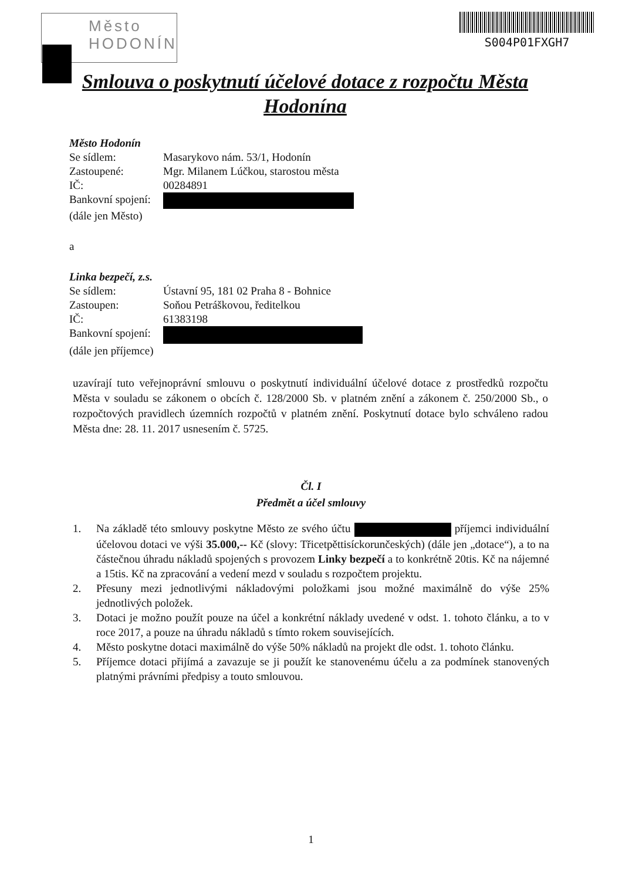Město
HODONÍN
S004P01FXGH7
Smlouva o poskytnutí účelové dotace z rozpočtu Města Hodonína
Město Hodonín
Se sídlem: Masarykovo nám. 53/1, Hodonín
Zastoupené: Mgr. Milanem Lúčkou, starostou města
IČ: 00284891
Bankovní spojení:
(dále jen Město)
a
Linka bezpečí, z.s.
Se sídlem: Ústavní 95, 181 02 Praha 8 - Bohnice
Zastoupen: Soňou Petráškovou, ředitelkou
IČ: 61383198
Bankovní spojení:
(dále jen příjemce)
uzavírají tuto veřejnoprávní smlouvu o poskytnutí individuální účelové dotace z prostředků rozpočtu Města v souladu se zákonem o obcích č. 128/2000 Sb. v platném znění a zákonem č. 250/2000 Sb., o rozpočtových pravidlech územních rozpočtů v platném znění. Poskytnutí dotace bylo schváleno radou Města dne: 28. 11. 2017 usnesením č. 5725.
Čl. I
Předmět a účel smlouvy
1. Na základě této smlouvy poskytne Město ze svého účtu příjemci individuální účelovou dotaci ve výši 35.000,-- Kč (slovy: Třicetpěttisíckorunčeských) (dále jen „dotace“), a to na částečnou úhradu nákladů spojených s provozem Linky bezpečí a to konkrétně 20tis. Kč na nájemné a 15tis. Kč na zpracování a vedení mezd v souladu s rozpočtem projektu.
2. Přesuny mezi jednotlivými nákladovými položkami jsou možné maximálně do výše 25% jednotlivých položek.
3. Dotaci je možno použít pouze na účel a konkrétní náklady uvedené v odst. 1. tohoto článku, a to v roce 2017, a pouze na úhradu nákladů s tímto rokem souvisejících.
4. Město poskytne dotaci maximálně do výše 50% nákladů na projekt dle odst. 1. tohoto článku.
5. Příjemce dotaci přijímá a zavazuje se ji použít ke stanovenému účelu a za podmínek stanovených platnými právními předpisy a touto smlouvou.
1